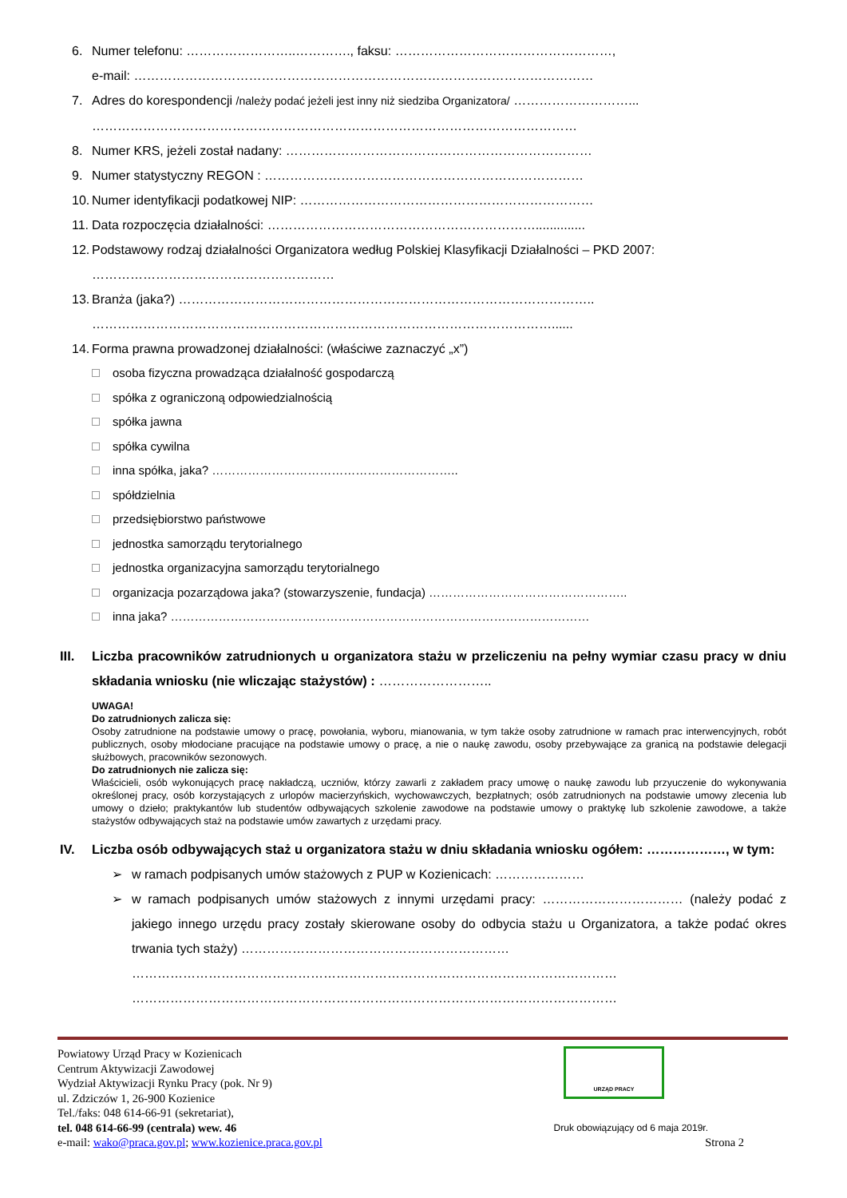6. Numer telefonu: ……………………..…………., faksu: ……………………………………………,
e-mail: ………………………………………………………………………………………………
7. Adres do korespondencji /należy podać jeżeli jest inny niż siedziba Organizatora/ ………………………...
……………………………………………………………………………………………………
8. Numer KRS, jeżeli został nadany: ………………………………………………………………
9. Numer statystyczny REGON : …………………………………………………………………
10. Numer identyfikacji podatkowej NIP: ……………………………………………………………
11. Data rozpoczęcia działalności: ………………………………………………………..............
12. Podstawowy rodzaj działalności Organizatora według Polskiej Klasyfikacji Działalności – PKD 2007:
…………………………………………………
13. Branża (jaka?) ……………………………………………………………………………………..
………………………………………………………………………………………………......
14. Forma prawna prowadzonej działalności: (właściwe zaznaczyć „x”)
osoba fizyczna prowadząca działalność gospodarczą
spółka z ograniczoną odpowiedzialnością
spółka jawna
spółka cywilna
inna spółka, jaka? ……………………………………………………..
spółdzielnia
przedsiębiorstwo państwowe
jednostka samorządu terytorialnego
jednostka organizacyjna samorządu terytorialnego
organizacja pozarządowa jaka? (stowarzyszenie, fundacja) …………………………………………..
inna jaka? ……………………………………………………………………………………………
III. Liczba pracowników zatrudnionych u organizatora stażu w przeliczeniu na pełny wymiar czasu pracy w dniu składania wniosku (nie wliczając stażystów) : ……………………..
UWAGA!
Do zatrudnionych zalicza się:
Osoby zatrudnione na podstawie umowy o pracę, powołania, wyboru, mianowania, w tym także osoby zatrudnione w ramach prac interwencyjnych, robót publicznych, osoby młodociane pracujące na podstawie umowy o pracę, a nie o naukę zawodu, osoby przebywające za granicą na podstawie delegacji służbowych, pracowników sezonowych.
Do zatrudnionych nie zalicza się:
Właścicieli, osób wykonujących pracę nakładczą, uczniów, którzy zawarli z zakładem pracy umowę o naukę zawodu lub przyuczenie do wykonywania określonej pracy, osób korzystających z urlopów macierzyńskich, wychowawczych, bezpłatnych; osób zatrudnionych na podstawie umowy zlecenia lub umowy o dzieło; praktykantów lub studentów odbywających szkolenie zawodowe na podstawie umowy o praktykę lub szkolenie zawodowe, a także stażystów odbywających staż na podstawie umów zawartych z urzędami pracy.
IV. Liczba osób odbywających staż u organizatora stażu w dniu składania wniosku ogółem: ………………, w tym:
➢ w ramach podpisanych umów stażowych z PUP w Kozienicach: …………………
➢ w ramach podpisanych umów stażowych z innymi urzędami pracy: …………………………… (należy podać z jakiego innego urzędu pracy zostały skierowane osoby do odbycia stażu u Organizatora, a także podać okres trwania tych staży) ………………………………………………………
……………………………………………………………………………………………………
……………………………………………………………………………………………………
URZĄD PRACY
Powiatowy Urząd Pracy w Kozienicach
Centrum Aktywizacji Zawodowej
Wydział Aktywizacji Rynku Pracy (pok. Nr 9)
ul. Zdziczów 1, 26-900 Kozienice
Tel./faks: 048 614-66-91 (sekretariat),
tel. 048 614-66-99 (centrala) wew. 46 Druk obowiązujący od 6 maja 2019r.
e-mail: wako@praca.gov.pl; www.kozienice.praca.gov.pl Strona 2